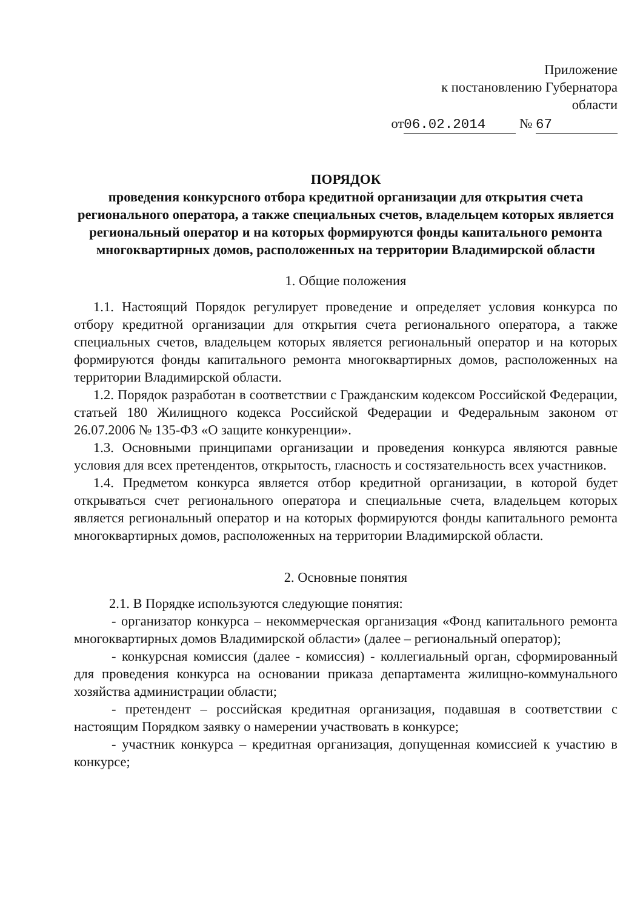Приложение
к постановлению Губернатора
области
от 06.02.2014 № 67
ПОРЯДОК
проведения конкурсного отбора кредитной организации для открытия счета регионального оператора, а также специальных счетов, владельцем которых является региональный оператор и на которых формируются фонды капитального ремонта многоквартирных домов, расположенных на территории Владимирской области
1. Общие положения
1.1. Настоящий Порядок регулирует проведение и определяет условия конкурса по отбору кредитной организации для открытия счета регионального оператора, а также специальных счетов, владельцем которых является региональный оператор и на которых формируются фонды капитального ремонта многоквартирных домов, расположенных на территории Владимирской области.
1.2. Порядок разработан в соответствии с Гражданским кодексом Российской Федерации, статьей 180 Жилищного кодекса Российской Федерации и Федеральным законом от 26.07.2006 № 135-ФЗ «О защите конкуренции».
1.3. Основными принципами организации и проведения конкурса являются равные условия для всех претендентов, открытость, гласность и состязательность всех участников.
1.4. Предметом конкурса является отбор кредитной организации, в которой будет открываться счет регионального оператора и специальные счета, владельцем которых является региональный оператор и на которых формируются фонды капитального ремонта многоквартирных домов, расположенных на территории Владимирской области.
2. Основные понятия
2.1. В Порядке используются следующие понятия:
- организатор конкурса – некоммерческая организация «Фонд капитального ремонта многоквартирных домов Владимирской области» (далее – региональный оператор);
- конкурсная комиссия (далее - комиссия) - коллегиальный орган, сформированный для проведения конкурса на основании приказа департамента жилищно-коммунального хозяйства администрации области;
- претендент – российская кредитная организация, подавшая в соответствии с настоящим Порядком заявку о намерении участвовать в конкурсе;
- участник конкурса – кредитная организация, допущенная комиссией к участию в конкурсе;